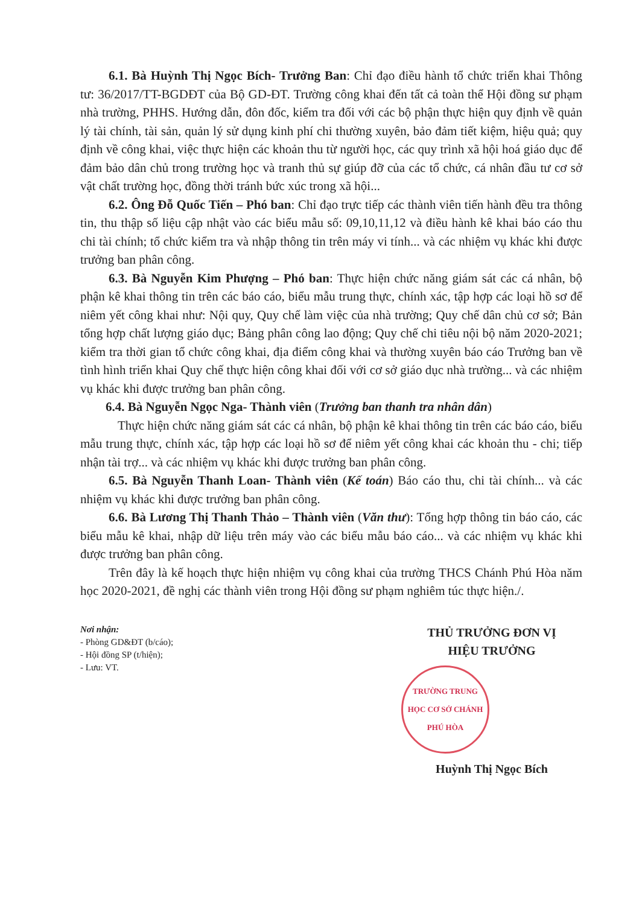6.1. Bà Huỳnh Thị Ngọc Bích- Trưởng Ban: Chỉ đạo điều hành tổ chức triển khai Thông tư: 36/2017/TT-BGDĐT của Bộ GD-ĐT. Trường công khai đến tất cả toàn thể Hội đồng sư phạm nhà trường, PHHS. Hướng dẫn, đôn đốc, kiểm tra đối với các bộ phận thực hiện quy định về quản lý tài chính, tài sản, quản lý sử dụng kinh phí chi thường xuyên, bảo đảm tiết kiệm, hiệu quả; quy định về công khai, việc thực hiện các khoản thu từ người học, các quy trình xã hội hoá giáo dục để đảm bảo dân chủ trong trường học và tranh thủ sự giúp đỡ của các tổ chức, cá nhân đầu tư cơ sở vật chất trường học, đồng thời tránh bức xúc trong xã hội...
6.2. Ông Đỗ Quốc Tiến – Phó ban: Chỉ đạo trực tiếp các thành viên tiến hành đều tra thông tin, thu thập số liệu cập nhật vào các biểu mẫu số: 09,10,11,12 và điều hành kê khai báo cáo thu chi tài chính; tổ chức kiểm tra và nhập thông tin trên máy vi tính... và các nhiệm vụ khác khi được trưởng ban phân công.
6.3. Bà Nguyễn Kim Phượng – Phó ban: Thực hiện chức năng giám sát các cá nhân, bộ phận kê khai thông tin trên các báo cáo, biểu mẫu trung thực, chính xác, tập hợp các loại hồ sơ để niêm yết công khai như: Nội quy, Quy chế làm việc của nhà trường; Quy chế dân chủ cơ sở; Bản tổng hợp chất lượng giáo dục; Bảng phân công lao động; Quy chế chi tiêu nội bộ năm 2020-2021; kiểm tra thời gian tổ chức công khai, địa điểm công khai và thường xuyên báo cáo Trưởng ban về tình hình triển khai Quy chế thực hiện công khai đối với cơ sở giáo dục nhà trường... và các nhiệm vụ khác khi được trưởng ban phân công.
6.4. Bà Nguyễn Ngọc Nga- Thành viên (Trưởng ban thanh tra nhân dân)
Thực hiện chức năng giám sát các cá nhân, bộ phận kê khai thông tin trên các báo cáo, biểu mẫu trung thực, chính xác, tập hợp các loại hồ sơ để niêm yết công khai các khoản thu - chi; tiếp nhận tài trợ... và các nhiệm vụ khác khi được trưởng ban phân công.
6.5. Bà Nguyễn Thanh Loan- Thành viên (Kế toán) Báo cáo thu, chi tài chính... và các nhiệm vụ khác khi được trưởng ban phân công.
6.6. Bà Lương Thị Thanh Thảo – Thành viên (Văn thư): Tổng hợp thông tin báo cáo, các biểu mẫu kê khai, nhập dữ liệu trên máy vào các biểu mẫu báo cáo... và các nhiệm vụ khác khi được trưởng ban phân công.
Trên đây là kế hoạch thực hiện nhiệm vụ công khai của trường THCS Chánh Phú Hòa năm học 2020-2021, đề nghị các thành viên trong Hội đồng sư phạm nghiêm túc thực hiện./.
Nơi nhận:
- Phòng GD&ĐT (b/cáo);
- Hội đồng SP (t/hiện);
- Lưu: VT.
THỦ TRƯỞNG ĐƠN VỊ
HIỆU TRƯỞNG
TRƯỜNG TRUNG HỌC CƠ SỞ CHÁNH PHÚ HÒA
Huỳnh Thị Ngọc Bích